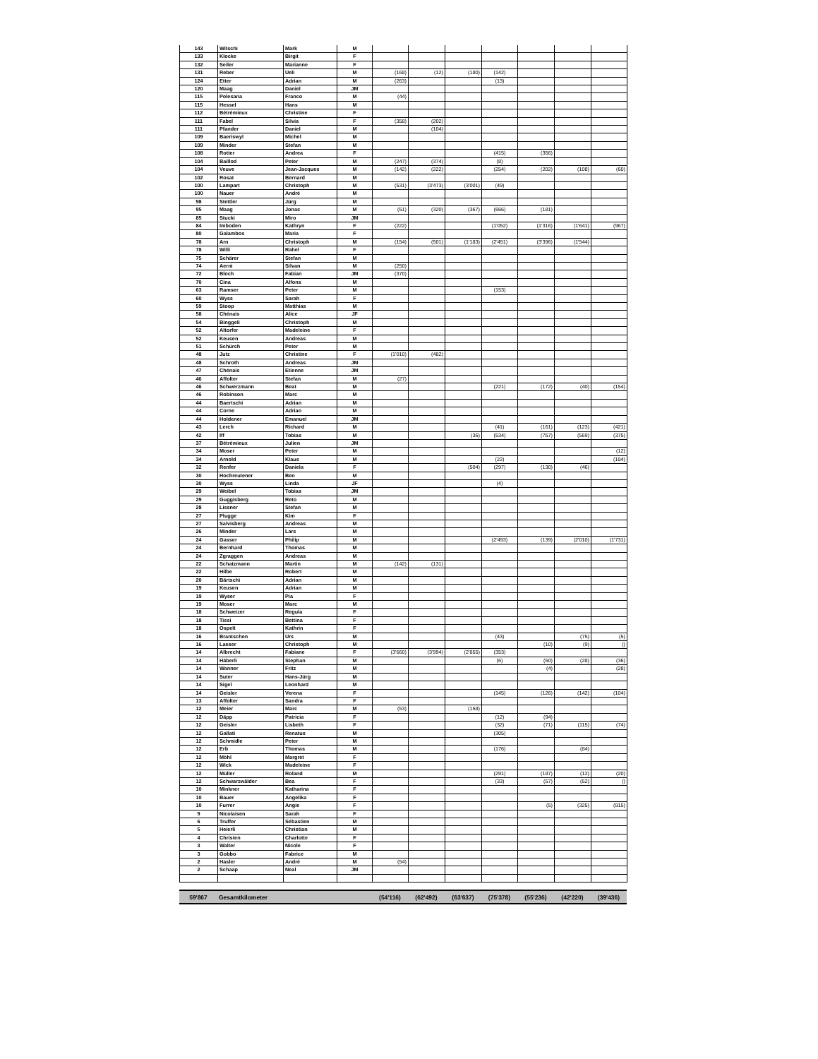| 143 | Witschi | Mark | M | | | | | | | |
| 133 | Klocke | Birgit | F | | | | | | | |
| 132 | Seiler | Marianne | F | | | | | | | |
| 131 | Reber | Ueli | M | (168) | (12) | (180) | (142) | | | |
| 124 | Etter | Adrian | M | (263) | | | (13) | | | |
| 120 | Maag | Daniel | JM | | | | | | | |
| 115 | Polesana | Franco | M | (44) | | | | | | |
| 115 | Hessel | Hans | M | | | | | | | |
| 112 | Bétrémieux | Christine | F | | | | | | | |
| 111 | Fabel | Silvia | F | (358) | (202) | | | | | |
| 111 | Pfander | Daniel | M | | (104) | | | | | |
| 109 | Baeriswyl | Michel | M | | | | | | | |
| 109 | Minder | Stefan | M | | | | | | | |
| 108 | Rotter | Andrea | F | | | | (415) | (356) | | |
| 104 | Baillod | Peter | M | (247) | (374) | | (8) | | | |
| 104 | Veuve | Jean-Jacques | M | (142) | (222) | | (254) | (202) | (108) | (60) |
| 102 | Rosat | Bernard | M | | | | | | | |
| 100 | Lampart | Christoph | M | (531) | (3'473) | (3'001) | (49) | | | |
| 100 | Nauer | André | M | | | | | | | |
| 98 | Stettler | Jürg | M | | | | | | | |
| 95 | Maag | Jonas | M | (51) | (320) | (367) | (666) | (181) | | |
| 85 | Stucki | Miro | JM | | | | | | | |
| 84 | Imboden | Kathryn | F | (222) | | | (1'052) | (1'316) | (1'641) | (967) |
| 80 | Galambos | Maria | F | | | | | | | |
| 78 | Arn | Christoph | M | (154) | (501) | (1'183) | (2'451) | (3'396) | (1'544) | |
| 78 | Willi | Rahel | F | | | | | | | |
| 75 | Schärer | Stefan | M | | | | | | | |
| 74 | Aerni | Silvan | M | (250) | | | | | | |
| 72 | Bloch | Fabian | JM | (370) | | | | | | |
| 70 | Cina | Alfons | M | | | | | | | |
| 63 | Ramser | Peter | M | | | | (153) | | | |
| 60 | Wyss | Sarah | F | | | | | | | |
| 59 | Stoop | Matthias | M | | | | | | | |
| 58 | Chénais | Alice | JF | | | | | | | |
| 54 | Binggeli | Christoph | M | | | | | | | |
| 52 | Altorfer | Madeleine | F | | | | | | | |
| 52 | Keusen | Andreas | M | | | | | | | |
| 51 | Schürch | Peter | M | | | | | | | |
| 48 | Jutz | Christine | F | (1'010) | (482) | | | | | |
| 48 | Schroth | Andreas | JM | | | | | | | |
| 47 | Chénais | Etienne | JM | | | | | | | |
| 46 | Affolter | Stefan | M | (27) | | | | | | |
| 46 | Schwerzmann | Beat | M | | | | (221) | (172) | (40) | (154) |
| 46 | Robinson | Marc | M | | | | | | | |
| 44 | Baertschi | Adrian | M | | | | | | | |
| 44 | Corne | Adrian | M | | | | | | | |
| 44 | Holdener | Emanuel | JM | | | | | | | |
| 43 | Lerch | Richard | M | | | | (41) | (161) | (123) | (421) |
| 42 | Iff | Tobias | M | | | (36) | (534) | (767) | (569) | (375) |
| 37 | Bétrémieux | Julien | JM | | | | | | | |
| 34 | Moser | Peter | M | | | | | | | (12) |
| 34 | Arnold | Klaus | M | | | | (22) | | | (184) |
| 32 | Renfer | Daniela | F | | | (504) | (297) | (130) | (46) | |
| 30 | Hochreutener | Ben | M | | | | | | | |
| 30 | Wyss | Linda | JF | | | | (4) | | | |
| 29 | Weibel | Tobias | JM | | | | | | | |
| 29 | Guggisberg | Reto | M | | | | | | | |
| 28 | Lissner | Stefan | M | | | | | | | |
| 27 | Plugge | Kim | F | | | | | | | |
| 27 | Salvisberg | Andreas | M | | | | | | | |
| 26 | Minder | Lars | M | | | | | | | |
| 24 | Gasser | Philip | M | | | | (2'493) | (139) | (2'010) | (1'731) |
| 24 | Bernhard | Thomas | M | | | | | | | |
| 24 | Zgraggen | Andreas | M | | | | | | | |
| 22 | Schatzmann | Martin | M | (142) | (131) | | | | | |
| 22 | Hilbe | Robert | M | | | | | | | |
| 20 | Bärtschi | Adrian | M | | | | | | | |
| 19 | Keusen | Adrian | M | | | | | | | |
| 19 | Wyser | Pia | F | | | | | | | |
| 19 | Moser | Marc | M | | | | | | | |
| 18 | Schweizer | Regula | F | | | | | | | |
| 18 | Tissi | Bettina | F | | | | | | | |
| 18 | Ospelt | Kathrin | F | | | | | | | |
| 16 | Brantschen | Urs | M | | | | (43) | | (75) | (5) |
| 16 | Laeser | Christoph | M | | | | | (10) | (9) | () |
| 14 | Albrecht | Fabiane | F | (3'660) | (3'994) | (2'855) | (353) | | | |
| 14 | Häberli | Stephan | M | | | | (6) | (50) | (28) | (36) |
| 14 | Wanner | Fritz | M | | | | | (4) | | (28) |
| 14 | Suter | Hans-Jürg | M | | | | | | | |
| 14 | Sigel | Leonhard | M | | | | | | | |
| 14 | Geisler | Verena | F | | | | (145) | (126) | (142) | (104) |
| 13 | Affolter | Sandra | F | | | | | | | |
| 12 | Meier | Marc | M | (53) | | (158) | | | | |
| 12 | Däpp | Patricia | F | | | | (12) | (94) | | |
| 12 | Geisler | Lisbeth | F | | | | (32) | (71) | (115) | (74) |
| 12 | Gallati | Renatus | M | | | | (305) | | | |
| 12 | Schmidle | Peter | M | | | | | | | |
| 12 | Erb | Thomas | M | | | | (176) | | (84) | |
| 12 | Möhl | Margret | F | | | | | | | |
| 12 | Wick | Madeleine | F | | | | | | | |
| 12 | Müller | Roland | M | | | | (291) | (187) | (12) | (20) |
| 12 | Schwarzwälder | Bea | F | | | | (33) | (57) | (52) | () |
| 10 | Minkner | Katharina | F | | | | | | | |
| 10 | Bauer | Angelika | F | | | | | | | |
| 10 | Furrer | Angie | F | | | | | (5) | (325) | (815) |
| 9 | Nicolaisen | Sarah | F | | | | | | | |
| 6 | Truffer | Sébastien | M | | | | | | | |
| 5 | Heierli | Christian | M | | | | | | | |
| 4 | Christen | Charlotte | F | | | | | | | |
| 3 | Walter | Nicole | F | | | | | | | |
| 3 | Gobbo | Fabrice | M | | | | | | | |
| 2 | Hasler | André | M | (54) | | | | | | |
| 2 | Schaap | Neal | JM | | | | | | | |
| 59'867 | Gesamtkilometer | | (54'116) | (62'492) | (63'637) | (75'378) | (55'236) | (42'220) | (39'436) |